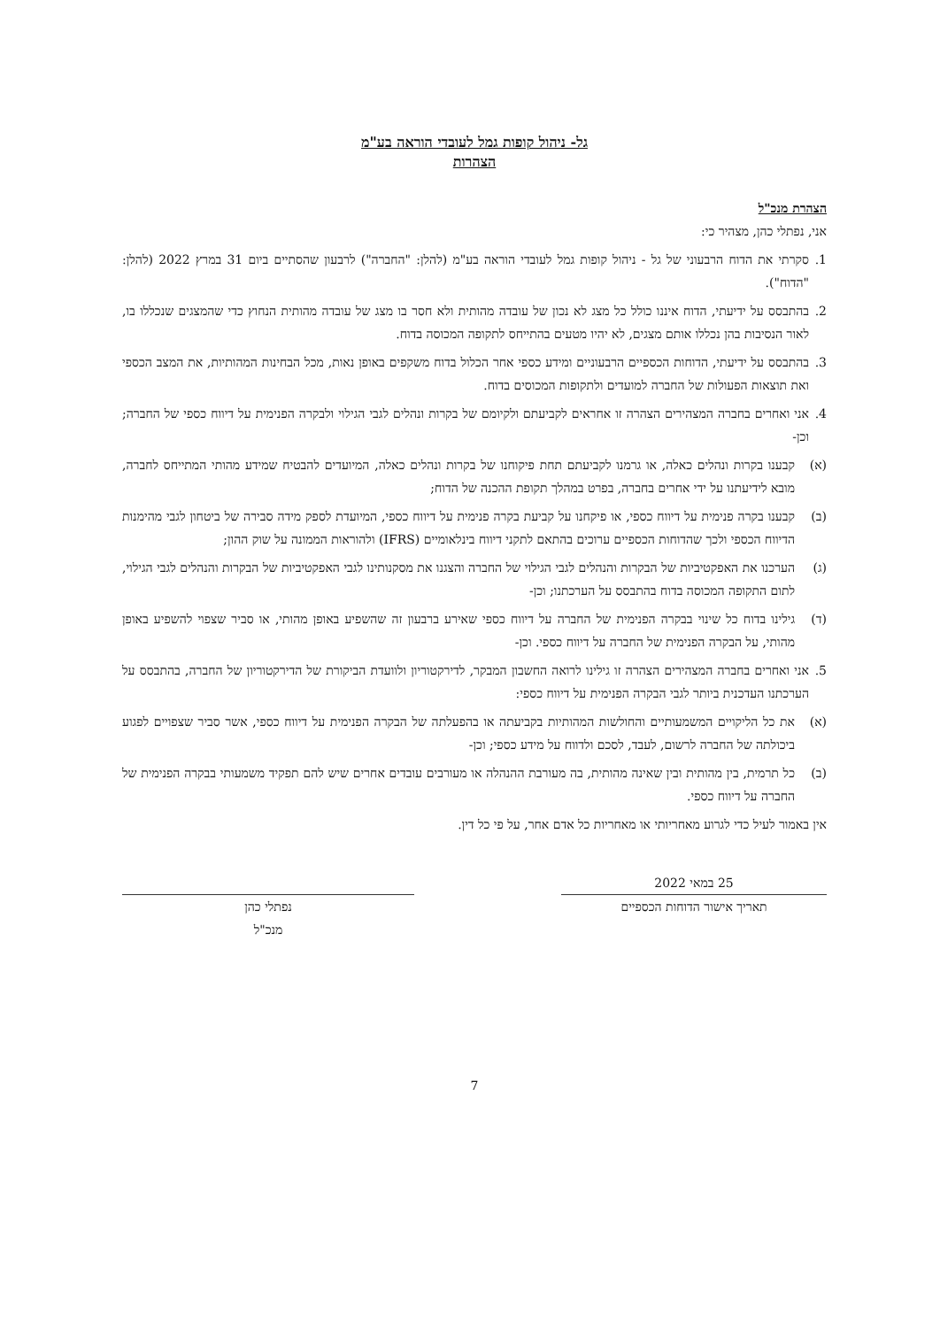גל- ניהול קופות גמל לעובדי הוראה בע"מ
הצהרות
הצהרת מנכ"ל
אני, נפתלי כהן, מצהיר כי:
1. סקרתי את הדוח הרבעוני של גל - ניהול קופות גמל לעובדי הוראה בע"מ (להלן: "החברה") לרבעון שהסתיים ביום 31 במרץ 2022 (להלן: "הדוח").
2. בהתבסס על ידיעתי, הדוח איננו כולל כל מצג לא נכון של עובדה מהותית ולא חסר בו מצג של עובדה מהותית הנחוץ כדי שהמצגים שנכללו בו, לאור הנסיבות בהן נכללו אותם מצגים, לא יהיו מטעים בהתייחס לתקופה המכוסה בדוח.
3. בהתבסס על ידיעתי, הדוחות הכספיים הרבעוניים ומידע כספי אחר הכלול בדוח משקפים באופן נאות, מכל הבחינות המהותיות, את המצב הכספי ואת תוצאות הפעולות של החברה למועדים ולתקופות המכוסים בדוח.
4. אני ואחרים בחברה המצהירים הצהרה זו אחראים לקביעתם ולקיומם של בקרות ונהלים לגבי הגילוי ולבקרה הפנימית על דיווח כספי של החברה; וכן-
(א) קבענו בקרות ונהלים כאלה, או גרמנו לקביעתם תחת פיקוחנו של בקרות ונהלים כאלה, המיועדים להבטיח שמידע מהותי המתייחס לחברה, מובא לידיעתנו על ידי אחרים בחברה, בפרט במהלך תקופת ההכנה של הדוח;
(ב) קבענו בקרה פנימית על דיווח כספי, או פיקחנו על קביעת בקרה פנימית על דיווח כספי, המיועדת לספק מידה סבירה של ביטחון לגבי מהימנות הדיווח הכספי ולכך שהדוחות הכספיים ערוכים בהתאם לתקני דיווח בינלאומיים (IFRS) ולהוראות הממונה על שוק ההון;
(ג) הערכנו את האפקטיביות של הבקרות והנהלים לגבי הגילוי של החברה והצגנו את מסקנותינו לגבי האפקטיביות של הבקרות והנהלים לגבי הגילוי, לתום התקופה המכוסה בדוח בהתבסס על הערכתנו; וכן-
(ד) גילינו בדוח כל שינוי בבקרה הפנימית של החברה על דיווח כספי שאירע ברבעון זה שהשפיע באופן מהותי, או סביר שצפוי להשפיע באופן מהותי, על הבקרה הפנימית של החברה על דיווח כספי. וכן-
5. אני ואחרים בחברה המצהירים הצהרה זו גילינו לרואה החשבון המבקר, לדירקטוריון ולוועדת הביקורת של הדירקטוריון של החברה, בהתבסס על הערכתנו העדכנית ביותר לגבי הבקרה הפנימית על דיווח כספי:
(א) את כל הליקויים המשמעותיים והחולשות המהותיות בקביעתה או בהפעלתה של הבקרה הפנימית על דיווח כספי, אשר סביר שצפויים לפגוע ביכולתה של החברה לרשום, לעבד, לסכם ולדווח על מידע כספי; וכן-
(ב) כל תרמית, בין מהותית ובין שאינה מהותית, בה מעורבת ההנהלה או מעורבים עובדים אחרים שיש להם תפקיד משמעותי בבקרה הפנימית של החברה על דיווח כספי.
אין באמור לעיל כדי לגרוע מאחריותי או מאחריות כל אדם אחר, על פי כל דין.
25 במאי 2022
תאריך אישור הדוחות הכספיים
נפתלי כהן
מנכ"ל
7